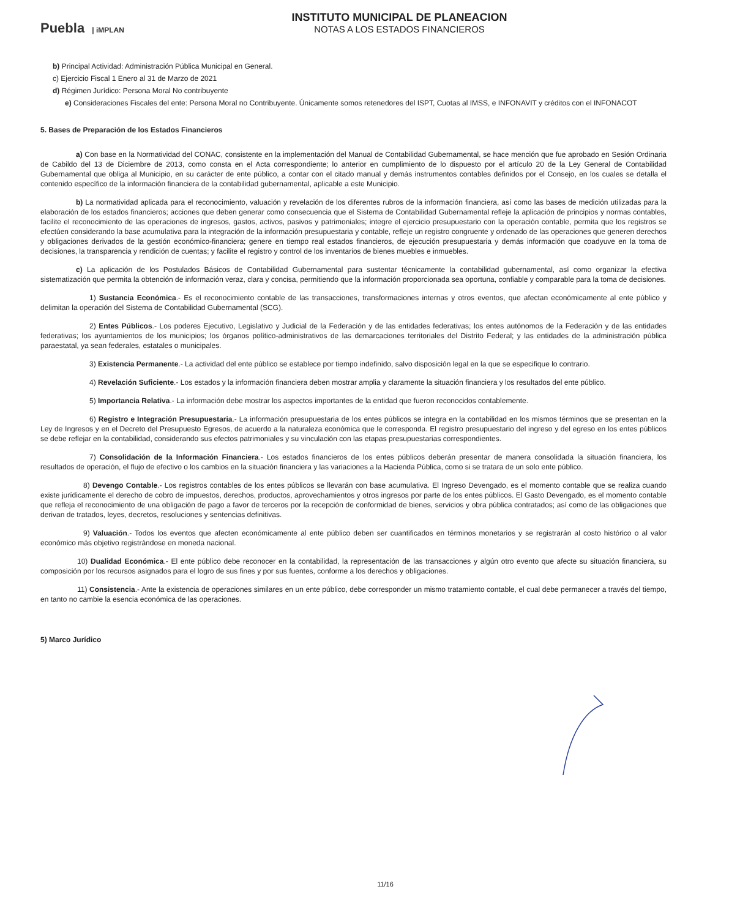Puebla | iMPLAN
INSTITUTO MUNICIPAL DE PLANEACION
NOTAS A LOS ESTADOS FINANCIEROS
b) Principal Actividad: Administración Pública Municipal en General.
c) Ejercicio Fiscal 1 Enero al 31 de Marzo de 2021
d) Régimen Jurídico: Persona Moral No contribuyente
e) Consideraciones Fiscales del ente: Persona Moral no Contribuyente. Únicamente somos retenedores del ISPT, Cuotas al IMSS, e INFONAVIT y créditos con el INFONACOT
5. Bases de Preparación de los Estados Financieros
a) Con base en la Normatividad del CONAC, consistente en la implementación del Manual de Contabilidad Gubernamental, se hace mención que fue aprobado en Sesión Ordinaria de Cabildo del 13 de Diciembre de 2013, como consta en el Acta correspondiente; lo anterior en cumplimiento de lo dispuesto por el artículo 20 de la Ley General de Contabilidad Gubernamental que obliga al Municipio, en su carácter de ente público, a contar con el citado manual y demás instrumentos contables definidos por el Consejo, en los cuales se detalla el contenido específico de la información financiera de la contabilidad gubernamental, aplicable a este Municipio.
b) La normatividad aplicada para el reconocimiento, valuación y revelación de los diferentes rubros de la información financiera, así como las bases de medición utilizadas para la elaboración de los estados financieros; acciones que deben generar como consecuencia que el Sistema de Contabilidad Gubernamental refleje la aplicación de principios y normas contables, facilite el reconocimiento de las operaciones de ingresos, gastos, activos, pasivos y patrimoniales; integre el ejercicio presupuestario con la operación contable, permita que los registros se efectúen considerando la base acumulativa para la integración de la información presupuestaria y contable, refleje un registro congruente y ordenado de las operaciones que generen derechos y obligaciones derivados de la gestión económico-financiera; genere en tiempo real estados financieros, de ejecución presupuestaria y demás información que coadyuve en la toma de decisiones, la transparencia y rendición de cuentas; y facilite el registro y control de los inventarios de bienes muebles e inmuebles.
c) La aplicación de los Postulados Básicos de Contabilidad Gubernamental para sustentar técnicamente la contabilidad gubernamental, así como organizar la efectiva sistematización que permita la obtención de información veraz, clara y concisa, permitiendo que la información proporcionada sea oportuna, confiable y comparable para la toma de decisiones.
1) Sustancia Económica.- Es el reconocimiento contable de las transacciones, transformaciones internas y otros eventos, que afectan económicamente al ente público y delimitan la operación del Sistema de Contabilidad Gubernamental (SCG).
2) Entes Públicos.- Los poderes Ejecutivo, Legislativo y Judicial de la Federación y de las entidades federativas; los entes autónomos de la Federación y de las entidades federativas; los ayuntamientos de los municipios; los órganos político-administrativos de las demarcaciones territoriales del Distrito Federal; y las entidades de la administración pública paraestatal, ya sean federales, estatales o municipales.
3) Existencia Permanente.- La actividad del ente público se establece por tiempo indefinido, salvo disposición legal en la que se especifique lo contrario.
4) Revelación Suficiente.- Los estados y la información financiera deben mostrar amplia y claramente la situación financiera y los resultados del ente público.
5) Importancia Relativa.- La información debe mostrar los aspectos importantes de la entidad que fueron reconocidos contablemente.
6) Registro e Integración Presupuestaria.- La información presupuestaria de los entes públicos se integra en la contabilidad en los mismos términos que se presentan en la Ley de Ingresos y en el Decreto del Presupuesto Egresos, de acuerdo a la naturaleza económica que le corresponda. El registro presupuestario del ingreso y del egreso en los entes públicos se debe reflejar en la contabilidad, considerando sus efectos patrimoniales y su vinculación con las etapas presupuestarias correspondientes.
7) Consolidación de la Información Financiera.- Los estados financieros de los entes públicos deberán presentar de manera consolidada la situación financiera, los resultados de operación, el flujo de efectivo o los cambios en la situación financiera y las variaciones a la Hacienda Pública, como si se tratara de un solo ente público.
8) Devengo Contable.- Los registros contables de los entes públicos se llevarán con base acumulativa. El Ingreso Devengado, es el momento contable que se realiza cuando existe jurídicamente el derecho de cobro de impuestos, derechos, productos, aprovechamientos y otros ingresos por parte de los entes públicos. El Gasto Devengado, es el momento contable que refleja el reconocimiento de una obligación de pago a favor de terceros por la recepción de conformidad de bienes, servicios y obra pública contratados; así como de las obligaciones que derivan de tratados, leyes, decretos, resoluciones y sentencias definitivas.
9) Valuación.- Todos los eventos que afecten económicamente al ente público deben ser cuantificados en términos monetarios y se registrarán al costo histórico o al valor económico más objetivo registrándose en moneda nacional.
10) Dualidad Económica.- El ente público debe reconocer en la contabilidad, la representación de las transacciones y algún otro evento que afecte su situación financiera, su composición por los recursos asignados para el logro de sus fines y por sus fuentes, conforme a los derechos y obligaciones.
11) Consistencia.- Ante la existencia de operaciones similares en un ente público, debe corresponder un mismo tratamiento contable, el cual debe permanecer a través del tiempo, en tanto no cambie la esencia económica de las operaciones.
5) Marco Jurídico
11/16